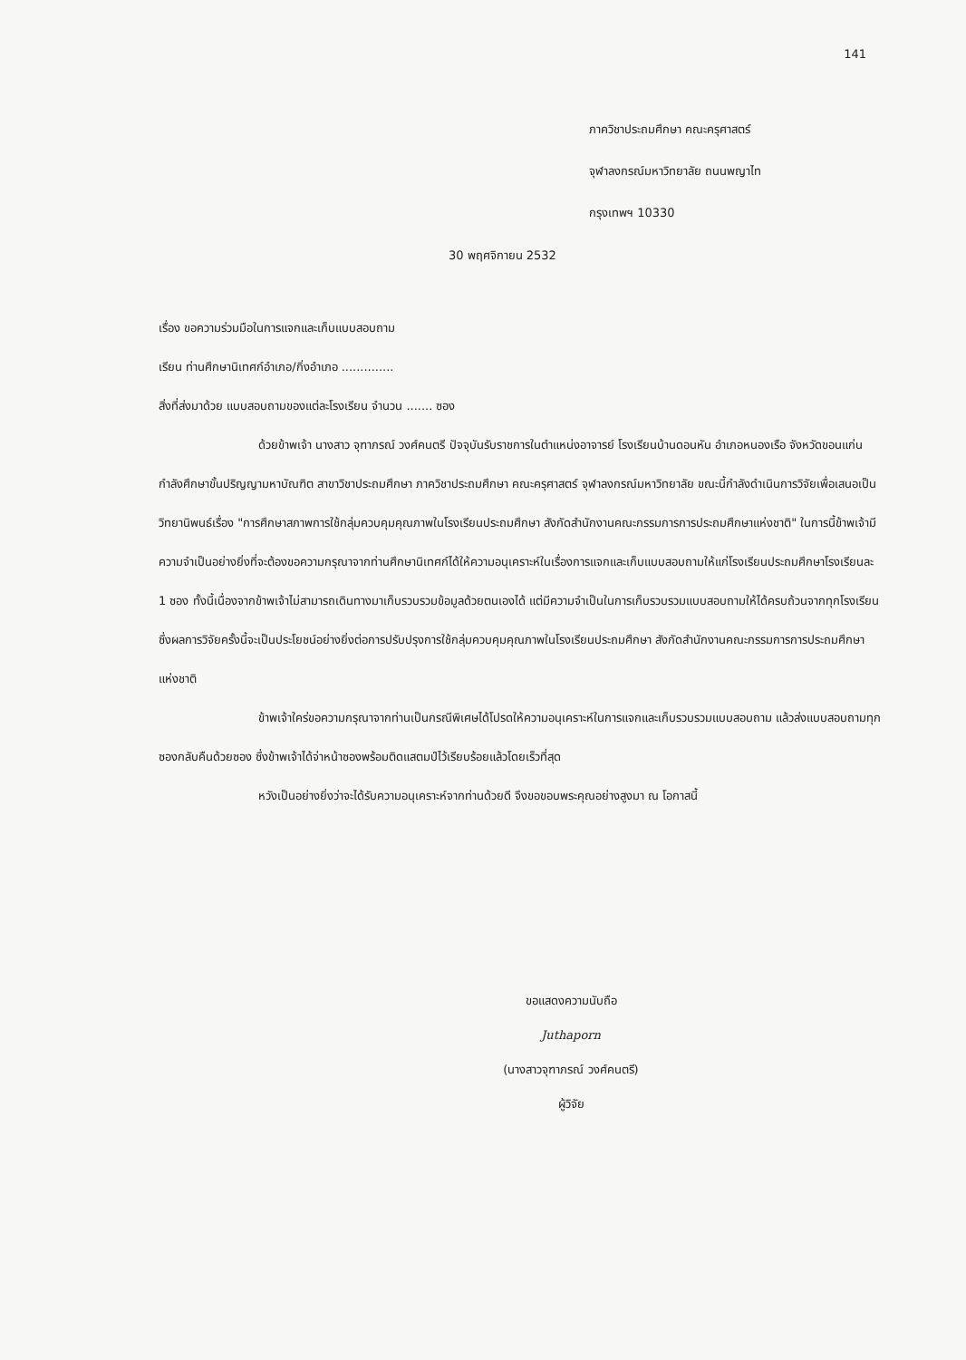141
ภาควิชาประถมศึกษา คณะครุศาสตร์
จุฬาลงกรณ์มหาวิทยาลัย ถนนพญาไท
กรุงเทพฯ 10330
30 พฤศจิกายน 2532
เรื่อง ขอความร่วมมือในการแจกและเก็บแบบสอบถาม
เรียน ท่านศึกษานิเทศก์อำเภอ/กิ่งอำเภอ ..............
สิ่งที่ส่งมาด้วย แบบสอบถามของแต่ละโรงเรียน จำนวน ....... ซอง
ด้วยข้าพเจ้า นางสาว จุฑาภรณ์ วงศ์คนตรี ปัจจุบันรับราชการในตำแหน่งอาจารย์ โรงเรียนบ้านดอนหัน อำเภอหนองเรือ จังหวัดขอนแก่น กำลังศึกษาขั้นปริญญามหาบัณฑิต สาขาวิชาประถมศึกษา ภาควิชาประถมศึกษา คณะครุศาสตร์ จุฬาลงกรณ์มหาวิทยาลัย ขณะนี้กำลังดำเนินการวิจัยเพื่อเสนอเป็นวิทยานิพนธ์เรื่อง "การศึกษาสภาพการใช้กลุ่มควบคุมคุณภาพในโรงเรียนประถมศึกษา สังกัดสำนักงานคณะกรรมการการประถมศึกษาแห่งชาติ" ในการนี้ข้าพเจ้ามีความจำเป็นอย่างยิ่งที่จะต้องขอความกรุณาจากท่านศึกษานิเทศก์ได้ให้ความอนุเคราะห์ในเรื่องการแจกและเก็บแบบสอบถามให้แก่โรงเรียนประถมศึกษาโรงเรียนละ 1 ซอง ทั้งนี้เนื่องจากข้าพเจ้าไม่สามารถเดินทางมาเก็บรวบรวมข้อมูลด้วยตนเองได้ แต่มีความจำเป็นในการเก็บรวบรวมแบบสอบถามให้ได้ครบถ้วนจากทุกโรงเรียน ซึ่งผลการวิจัยครั้งนี้จะเป็นประโยชน์อย่างยิ่งต่อการปรับปรุงการใช้กลุ่มควบคุมคุณภาพในโรงเรียนประถมศึกษา สังกัดสำนักงานคณะกรรมการการประถมศึกษาแห่งชาติ
ข้าพเจ้าใคร่ขอความกรุณาจากท่านเป็นกรณีพิเศษได้โปรดให้ความอนุเคราะห์ในการแจกและเก็บรวบรวมแบบสอบถาม แล้วส่งแบบสอบถามทุกซองกลับคืนด้วยซอง ซึ่งข้าพเจ้าได้จ่าหน้าซองพร้อมติดแสตมป์ไว้เรียบร้อยแล้วโดยเร็วที่สุด
หวังเป็นอย่างยิ่งว่าจะได้รับความอนุเคราะห์จากท่านด้วยดี จึงขอขอบพระคุณอย่างสูงมา ณ โอกาสนี้
ขอแสดงความนับถือ
Juthaporn
(นางสาวจุฑาภรณ์ วงศ์คนตรี)
ผู้วิจัย